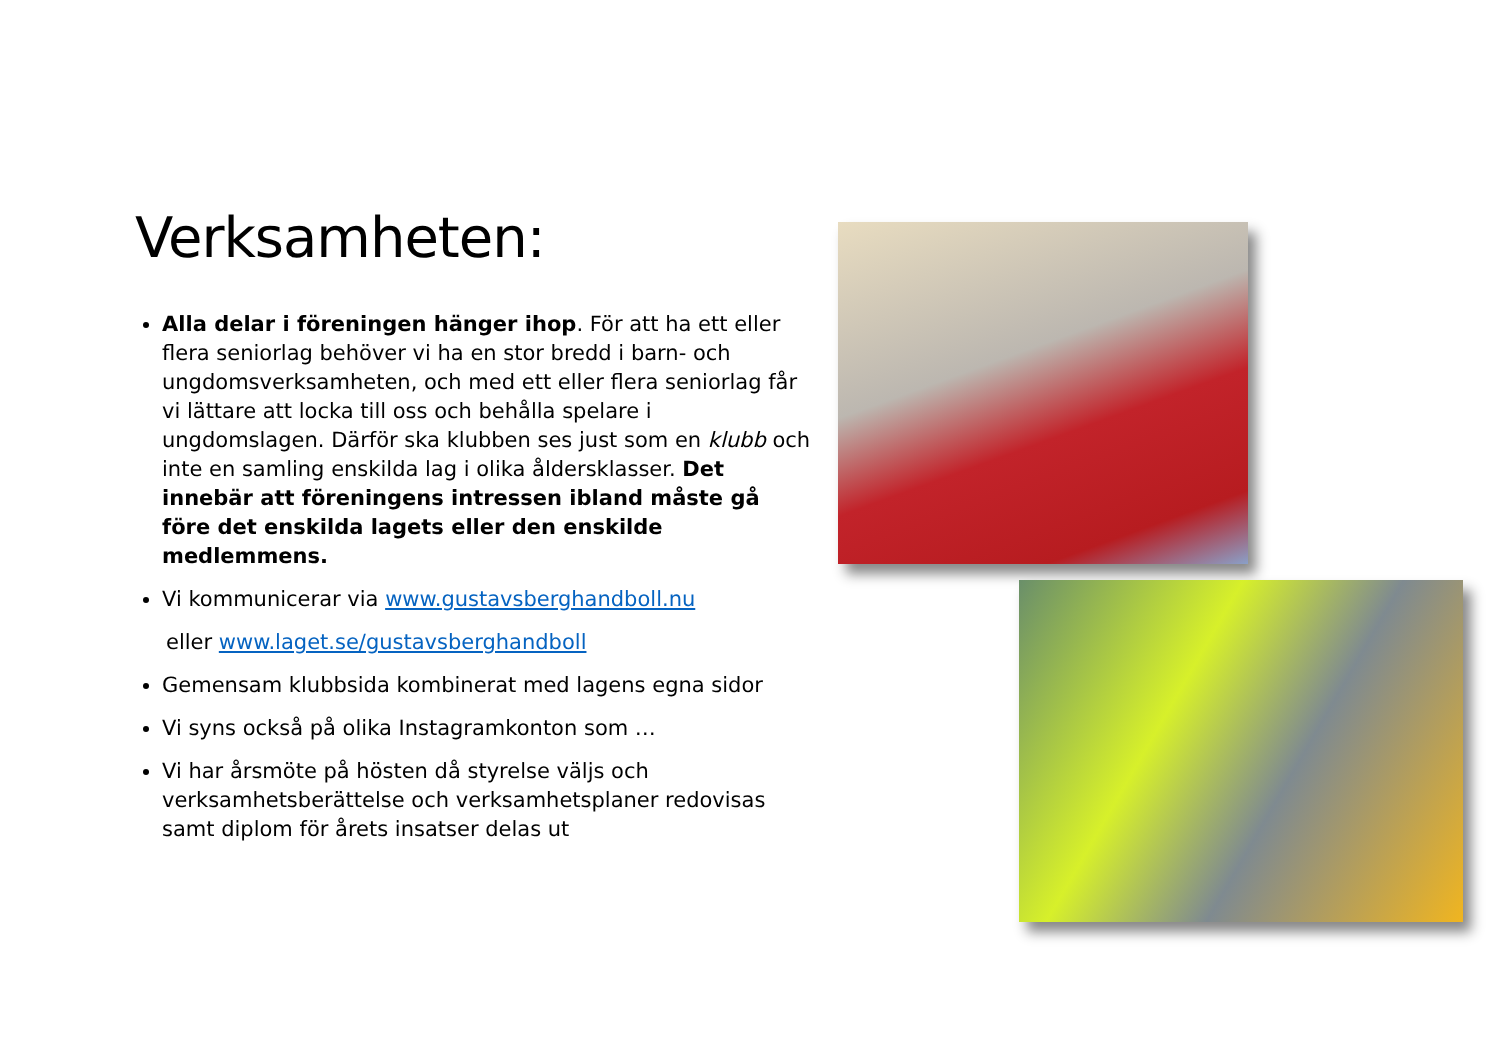Verksamheten:
Alla delar i föreningen hänger ihop. För att ha ett eller flera seniorlag behöver vi ha en stor bredd i barn- och ungdomsverksamheten, och med ett eller flera seniorlag får vi lättare att locka till oss och behålla spelare i ungdomslagen. Därför ska klubben ses just som en klubb och inte en samling enskilda lag i olika åldersklasser. Det innebär att föreningens intressen ibland måste gå före det enskilda lagets eller den enskilde medlemmens.
Vi kommunicerar via www.gustavsberghandboll.nu
eller www.laget.se/gustavsberghandboll
Gemensam klubbsida kombinerat med lagens egna sidor
Vi syns också på olika Instagramkonton som …
Vi har årsmöte på hösten då styrelse väljs och verksamhetsberättelse och verksamhetsplaner redovisas samt diplom för årets insatser delas ut